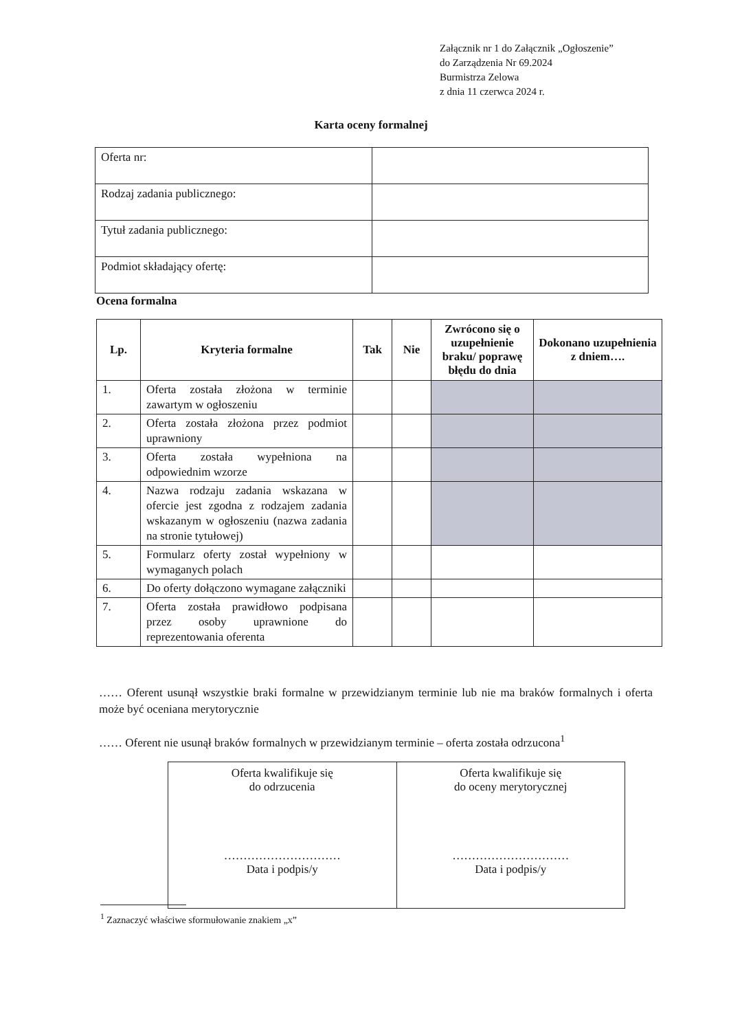Załącznik nr 1 do Załącznik „Ogłoszenie”
do Zarządzenia Nr 69.2024
Burmistrza Zelowa
z dnia 11 czerwca 2024 r.
Karta oceny formalnej
| Oferta nr: | |
| Rodzaj zadania publicznego: | |
| Tytuł zadania publicznego: | |
| Podmiot składający ofertę: | |
Ocena formalna
| Lp. | Kryteria formalne | Tak | Nie | Zwrócono się o uzupełnienie braku/ poprawę błędu do dnia | Dokonano uzupełnienia z dniem…. |
| --- | --- | --- | --- | --- | --- |
| 1. | Oferta została złożona w terminie zawartym w ogłoszeniu | | | | |
| 2. | Oferta została złożona przez podmiot uprawniony | | | | |
| 3. | Oferta została wypełniona na odpowiednim wzorze | | | | |
| 4. | Nazwa rodzaju zadania wskazana w ofercie jest zgodna z rodzajem zadania wskazanym w ogłoszeniu (nazwa zadania na stronie tytułowej) | | | | |
| 5. | Formularz oferty został wypełniony w wymaganych polach | | | | |
| 6. | Do oferty dołączono wymagane załączniki | | | | |
| 7. | Oferta została prawidłowo podpisana przez osoby uprawnione do reprezentowania oferenta | | | | |
…… Oferent usunął wszystkie braki formalne w przewidzianym terminie lub nie ma braków formalnych i oferta może być oceniana merytorycznie
…… Oferent nie usunął braków formalnych w przewidzianym terminie – oferta została odrzucona<sup>1</sup>
| Oferta kwalifikuje się do odrzucenia ………………………… Data i podpis/y | Oferta kwalifikuje się do oceny merytorycznej ………………………… Data i podpis/y |
<sup>1</sup> Zaznaczyć właściwe sformułowanie znakiem „x”